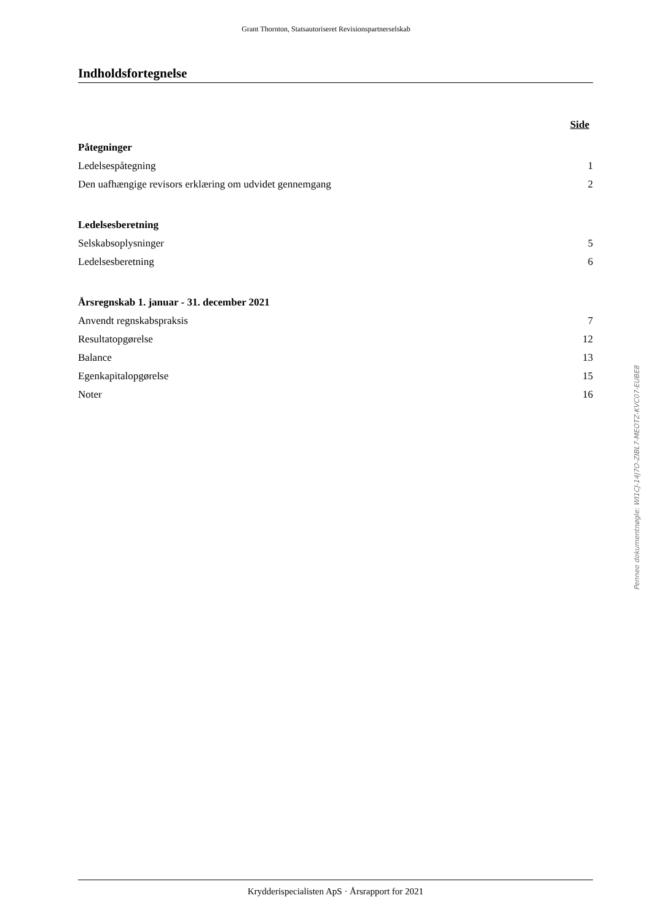Grant Thornton, Statsautoriseret Revisionspartnerselskab
Indholdsfortegnelse
Side
Påtegninger
Ledelsespåtegning 1
Den uafhængige revisors erklæring om udvidet gennemgang 2
Ledelsesberetning
Selskabsoplysninger 5
Ledelsesberetning 6
Årsregnskab 1. januar - 31. december 2021
Anvendt regnskabspraksis 7
Resultatopgørelse 12
Balance 13
Egenkapitalopgørelse 15
Noter 16
Penneo dokumentnøgle: WI1CJ-14J7O-ZIBL7-MEOTZ-KVC07-EUBE8
Krydderispecialisten ApS · Årsrapport for 2021